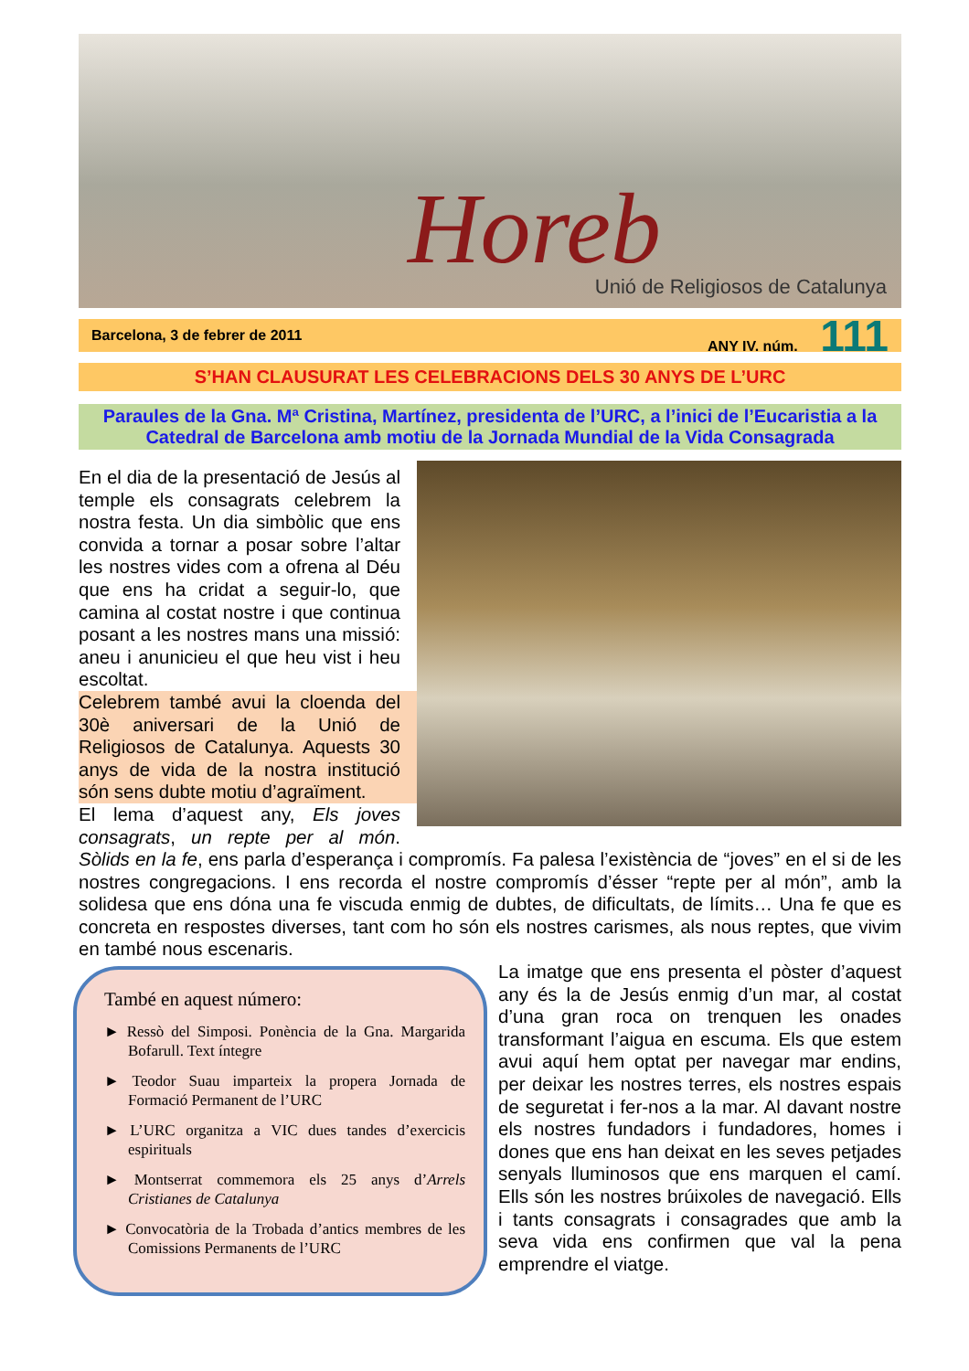Horeb
Unió de Religiosos de Catalunya
Barcelona, 3 de febrer de 2011 ANY IV. núm. 111
S’HAN CLAUSURAT LES CELEBRACIONS DELS 30 ANYS DE L’URC
Paraules de la Gna. Mª Cristina, Martínez, presidenta de l’URC, a l’inici de l’Eucaristia a la Catedral de Barcelona amb motiu de la Jornada Mundial de la Vida Consagrada
En el dia de la presentació de Jesús al temple els consagrats celebrem la nostra festa. Un dia simbòlic que ens convida a tornar a posar sobre l’altar les nostres vides com a ofrena al Déu que ens ha cridat a seguir-lo, que camina al costat nostre i que continua posant a les nostres mans una missió: aneu i anunicieu el que heu vist i heu escoltat.
Celebrem també avui la cloenda del 30è aniversari de la Unió de Religiosos de Catalunya. Aquests 30 anys de vida de la nostra institució són sens dubte motiu d’agraïment.
El lema d’aquest any, Els joves consagrats, un repte per al món. Sòlids en la fe, ens parla d’esperança i compromís. Fa palesa l’existència de “joves” en el si de les nostres congregacions. I ens recorda el nostre compromís d’ésser “repte per al món”, amb la solidesa que ens dóna una fe viscuda enmig de dubtes, de dificultats, de límits… Una fe que es concreta en respostes diverses, tant com ho són els nostres carismes, als nous reptes, que vivim en també nous escenaris.
També en aquest número:
► Ressò del Simposi. Ponència de la Gna. Margarida Bofarull. Text íntegre
► Teodor Suau imparteix la propera Jornada de Formació Permanent de l’URC
► L’URC organitza a VIC dues tandes d’exercicis espirituals
► Montserrat commemora els 25 anys d’Arrels Cristianes de Catalunya
► Convocatòria de la Trobada d’antics membres de les Comissions Permanents de l’URC
La imatge que ens presenta el pòster d’aquest any és la de Jesús enmig d’un mar, al costat d’una gran roca on trenquen les onades transformant l’aigua en escuma. Els que estem avui aquí hem optat per navegar mar endins, per deixar les nostres terres, els nostres espais de seguretat i fer-nos a la mar. Al davant nostre els nostres fundadors i fundadores, homes i dones que ens han deixat en les seves petjades senyals lluminosos que ens marquen el camí. Ells són les nostres brúixoles de navegació. Ells i tants consagrats i consagrades que amb la seva vida ens confirmen que val la pena emprendre el viatge.